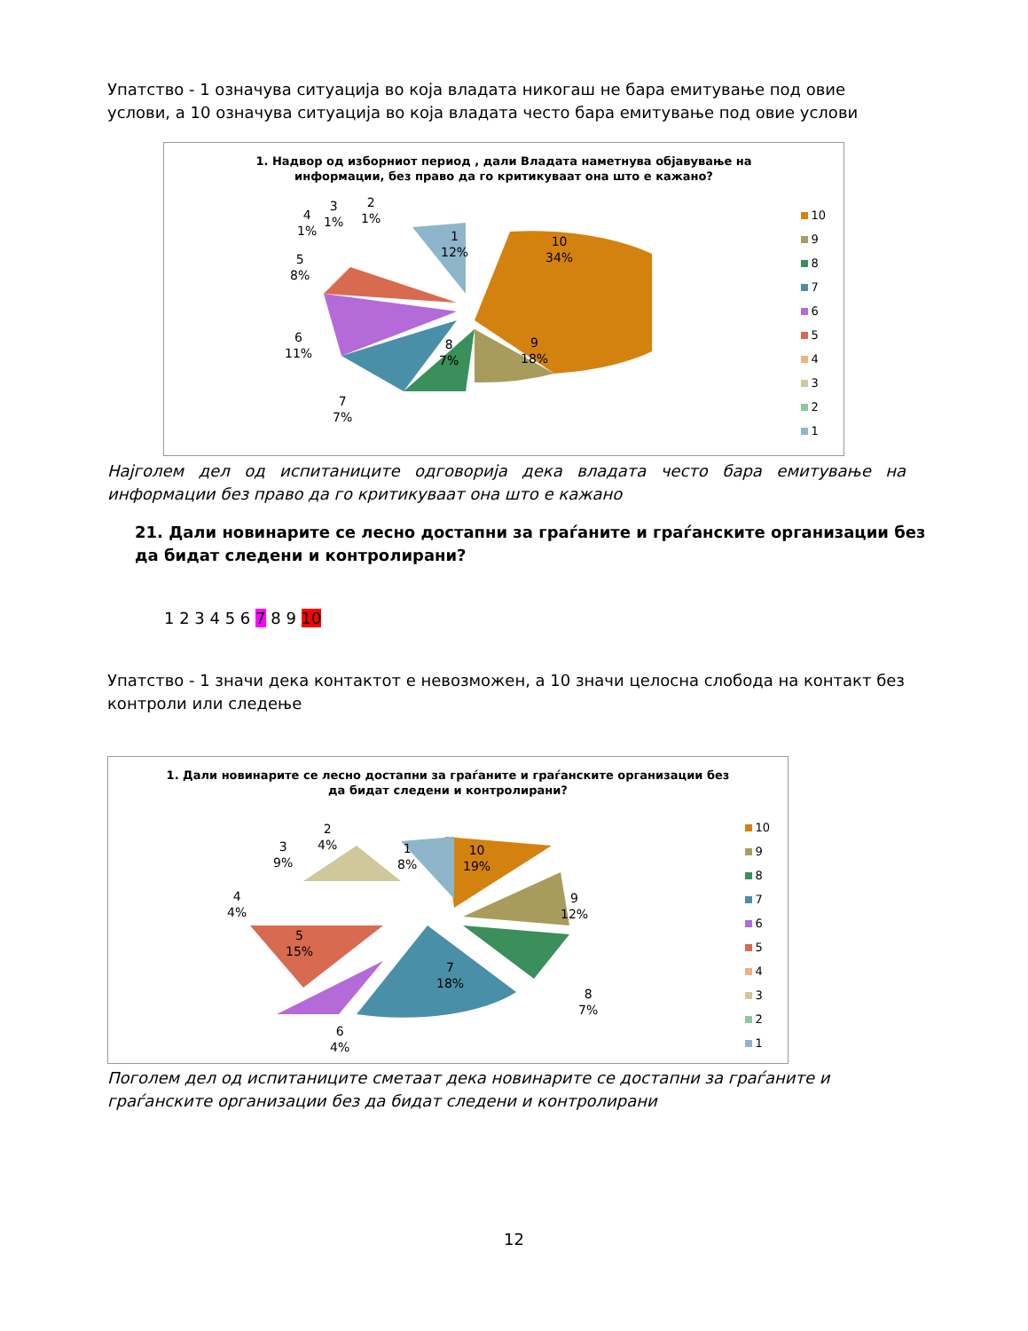Упатство - 1 означува ситуација во која владата никогаш не бара емитување под овие услови, а 10 означува ситуација во која владата често бара емитување под овие услови
1. Надвор од изборниот период , дали Владата наметнува објавување на
информации, без право да го критикуваат она што е кажано?
10
34%
9
18%
8
7%
7
7%
6
11%
5
8%
4
1%
3
1%
2
1%
1
12%
10
9
8
7
6
5
4
3
2
1
Најголем дел од испитаниците одговорија дека владата често бара емитување на информации без право да го критикуваат она што е кажано
21. Дали новинарите се лесно достапни за граѓаните и граѓанските организации без да бидат следени и контролирани?
1 2 3 4 5 6 7 8 9 10
Упатство - 1 значи дека контактот е невозможен, а 10 значи целосна слобода на контакт без контроли или следење
1. Дали новинарите се лесно достапни за граѓаните и граѓанските организации без
да бидат следени и контролирани?
10
19%
9
12%
8
7%
7
18%
6
4%
5
15%
4
4%
3
9%
2
4%
1
8%
10
9
8
7
6
5
4
3
2
1
Поголем дел од испитаниците сметаат дека новинарите се достапни за граѓаните и граѓанските организации без да бидат следени и контролирани
12